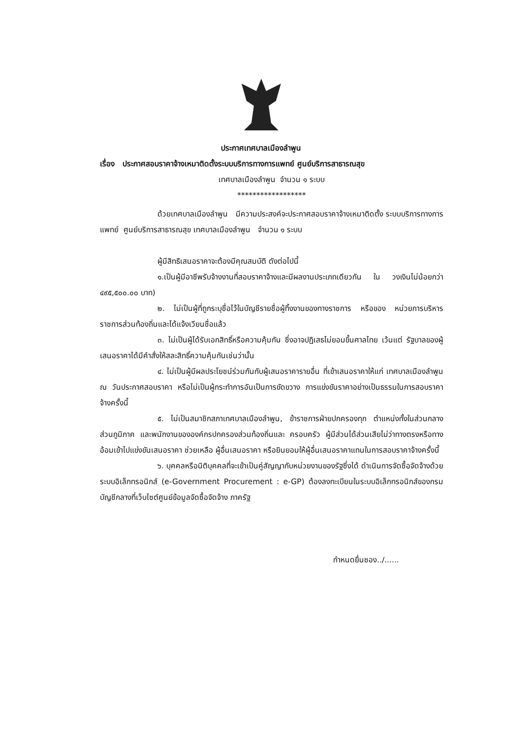ประกาศเทศบาลเมืองลำพูน
เรื่อง ประกาศสอบราคาจ้างเหมาติดตั้งระบบบริการทางการแพทย์ ศูนย์บริการสาธารณสุข
เทศบาลเมืองลำพูน จำนวน ๑ ระบบ
******************
ด้วยเทศบาลเมืองลำพูน มีความประสงค์จะประกาศสอบราคาจ้างเหมาติดตั้ง ระบบบริการทางการแพทย์ ศูนย์บริการสาธารณสุข เทศบาลเมืองลำพูน จำนวน ๑ ระบบ
ผู้มีสิทธิเสนอราคาจะต้องมีคุณสมบัติ ดังต่อไปนี้
๑.เป็นผู้มีอาชีพรับจ้างงานที่สอบราคาจ้างและมีผลงานประเภทเดียวกัน ใน วงเงินไม่น้อยกว่า ๔๙๕,๕๐๐.๐๐ บาท)
๒. ไม่เป็นผู้ที่ถูกระบุชื่อไว้ในบัญชีรายชื่อผู้ทิ้งงานของทางราชการ หรือของ หน่วยการบริหารราชการส่วนท้องถิ่นและได้แจ้งเวียนชื่อแล้ว
๓. ไม่เป็นผู้ได้รับเอกสิทธิ์หรือความคุ้มกัน ซึ่งอาจปฏิเสธไม่ยอมขึ้นศาลไทย เว้นแต่ รัฐบาลของผู้เสนอราคาได้มีคำสั่งให้สละสิทธิ์ความคุ้มกันเช่นว่านั้น
๔. ไม่เป็นผู้มีผลประโยชน์ร่วมกันกับผู้เสนอราคารายอื่น ที่เข้าเสนอราคาให้แก่ เทศบาลเมืองลำพูน ณ วันประกาศสอบราคา หรือไม่เป็นผู้กระทำการอันเป็นการขัดขวาง การแข่งขันราคาอย่างเป็นธรรมในการสอบราคาจ้างครั้งนี้
๕. ไม่เป็นสมาชิกสภาเทศบาลเมืองลำพูน, ข้าราชการฝ่ายปกครองทุก ตำแหน่งทั้งในส่วนกลาง ส่วนภูมิภาค และพนักงานขององค์กรปกครองส่วนท้องถิ่นและ ครอบครัว ผู้มีส่วนได้ส่วนเสียไม่ว่าทางตรงหรือทางอ้อมเข้าไปแข่งขันเสนอราคา ช่วยเหลือ ผู้อื่นเสนอราคา หรือยินยอมให้ผู้อื่นเสนอราคาแทนในการสอบราคาจ้างครั้งนี้
๖. บุคคลหรือนิติบุคคลที่จะเข้าเป็นคู่สัญญากับหน่วยงานของรัฐซึ่งได้ ดำเนินการจัดซื้อจัดจ้างด้วยระบบอิเล็กทรอนิกส์ (e-Government Procurement : e-GP) ต้องลงทะเบียนในระบบอิเล็กทรอนิกส์ของกรมบัญชีกลางที่เว็บไซต์ศูนย์ข้อมูลจัดซื้อจัดจ้าง ภาครัฐ
กำหนดยื่นซอง../......